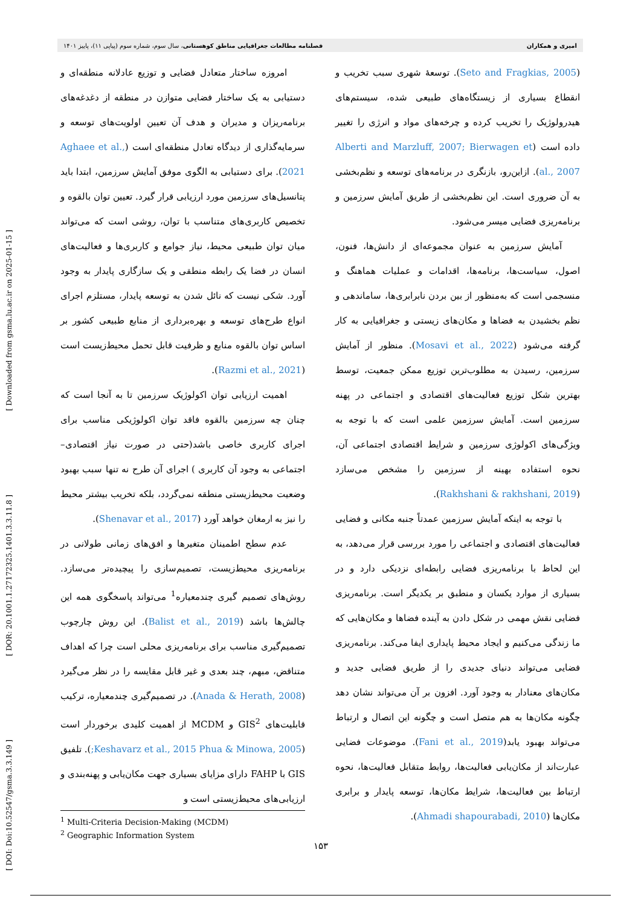[ Downloaded from gsma.lu.ac.ir on 2025-01-15 ]
[ DOR: 20.1001.1.27172325.1401.3.3.11.8 ]
[ DOI: Doi:10.52547/gsma.3.3.149 ]
امیری و همکاران فصلنامه مطالعات جغرافیایی مناطق کوهستانی، سال سوم، شماره سوم (پیاپی ۱۱)، پاییز ۱۴۰۱
(Seto and Fragkias, 2005). توسعهٔ شهری سبب تخریب و انقطاع بسیاری از زیستگاه‌های طبیعی شده، سیستم‌های هیدرولوژیک را تخریب کرده و چرخه‌های مواد و انرژی را تغییر داده است (Alberti and Marzluff, 2007; Bierwagen et al., 2007). ازاین‌رو، بازنگری در برنامه‌های توسعه و نظم‌بخشی به آن ضروری است. این نظم‌بخشی از طریق آمایش سرزمین و برنامه‌ریزی فضایی میسر می‌شود.
آمایش سرزمین به عنوان مجموعه‌ای از دانش‌ها، فنون، اصول، سیاست‌ها، برنامه‌ها، اقدامات و عملیات هماهنگ و منسجمی است که به‌منظور از بین بردن نابرابری‌ها، ساماندهی و نظم بخشیدن به فضاها و مکان‌های زیستی و جغرافیایی به کار گرفته می‌شود (Mosavi et al., 2022). منظور از آمایش سرزمین، رسیدن به مطلوب‌ترین توزیع ممکن جمعیت، توسط بهترین شکل توزیع فعالیت‌های اقتصادی و اجتماعی در پهنه سرزمین است. آمایش سرزمین علمی است که با توجه به ویژگی‌های اکولوژی سرزمین و شرایط اقتصادی اجتماعی آن، نحوه استفاده بهینه از سرزمین را مشخص می‌سازد (Rakhshani & rakhshani, 2019).
با توجه به اینکه آمایش سرزمین عمدتاً جنبه مکانی و فضایی فعالیت‌های اقتصادی و اجتماعی را مورد بررسی قرار می‌دهد، به این لحاظ با برنامه‌ریزی فضایی رابطه‌ای نزدیکی دارد و در بسیاری از موارد یکسان و منطبق بر یکدیگر است. برنامه‌ریزی فضایی نقش مهمی در شکل دادن به آینده فضاها و مکان‌هایی که ما زندگی می‌کنیم و ایجاد محیط پایداری ایفا می‌کند. برنامه‌ریزی فضایی می‌تواند دنیای جدیدی را از طریق فضایی جدید و مکان‌های معنادار به وجود آورد. افزون بر آن می‌تواند نشان دهد چگونه مکان‌ها به هم متصل است و چگونه این اتصال و ارتباط می‌تواند بهبود یابد(Fani et al., 2019). موضوعات فضایی عبارت‌اند از مکان‌یابی فعالیت‌ها، روابط متقابل فعالیت‌ها، نحوه ارتباط بین فعالیت‌ها، شرایط مکان‌ها، توسعه پایدار و برابری مکان‌ها (Ahmadi shapourabadi, 2010).
امروزه ساختار متعادل فضایی و توزیع عادلانه منطقه‌ای و دستیابی به یک ساختار فضایی متوازن در منطقه از دغدغه‌های برنامه‌ریزان و مدیران و هدف آن تعیین اولویت‌های توسعه و سرمایه‌گذاری از دیدگاه تعادل منطقه‌ای است (Aghaee et al., 2021). برای دستیابی به الگوی موفق آمایش سرزمین، ابتدا باید پتانسیل‌های سرزمین مورد ارزیابی قرار گیرد. تعیین توان بالقوه و تخصیص کاربری‌های متناسب با توان، روشی است که می‌تواند میان توان طبیعی محیط، نیاز جوامع و کاربری‌ها و فعالیت‌های انسان در فضا یک رابطه منطقی و یک سازگاری پایدار به وجود آورد. شکی نیست که نائل شدن به توسعه پایدار، مستلزم اجرای انواع طرح‌های توسعه و بهره‌برداری از منابع طبیعی کشور بر اساس توان بالقوه منابع و ظرفیت قابل تحمل محیط‌زیست است (Razmi et al., 2021).
اهمیت ارزیابی توان اکولوژیک سرزمین تا به آنجا است که چنان چه سرزمین بالقوه فاقد توان اکولوژیکی مناسب برای اجرای کاربری خاصی باشد(حتی در صورت نیاز اقتصادی–اجتماعی به وجود آن کاربری ) اجرای آن طرح نه تنها سبب بهبود وضعیت محیط‌زیستی منطقه نمی‌گردد، بلکه تخریب بیشتر محیط را نیز به ارمغان خواهد آورد (Shenavar et al., 2017).
عدم سطح اطمینان متغیرها و افق‌های زمانی طولانی در برنامه‌ریزی محیط‌زیست، تصمیم‌سازی را پیچیده‌تر می‌سازد. روش‌های تصمیم گیری چندمعیاره<sup>1</sup> می‌تواند پاسخگوی همه این چالش‌ها باشد (Balist et al., 2019). این روش چارچوب تصمیم‌گیری مناسب برای برنامه‌ریزی محلی است چرا که اهداف متناقض، مبهم، چند بعدی و غیر قابل مقایسه را در نظر می‌گیرد (Anada & Herath, 2008). در تصمیم‌گیری چندمعیاره، ترکیب قابلیت‌های GIS<sup>2</sup> و MCDM از اهمیت کلیدی برخوردار است (Keshavarz et al., 2015 Phua & Minowa, 2005;). تلفیق GIS با FAHP دارای مزایای بسیاری جهت مکان‌یابی و پهنه‌بندی و ارزیابی‌های محیط‌زیستی است و
<sup>1</sup> Multi-Criteria Decision-Making (MCDM)
<sup>2</sup> Geographic Information System
۱۵۳